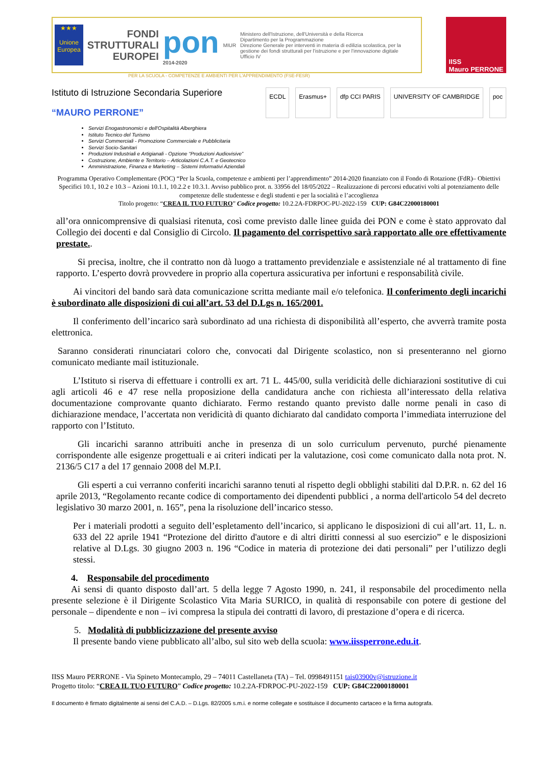★★★
Unione Europea
FONDI
STRUTTURALI
EUROPEI
pon
2014-2020
MIUR
Ministero dell'Istruzione, dell'Università e della Ricerca
Dipartimento per la Programmazione
Direzione Generale per interventi in materia di edilizia scolastica, per la gestione dei fondi strutturali per l'istruzione e per l'innovazione digitale
Ufficio IV
IISS
Mauro PERRONE
PER LA SCUOLA - COMPETENZE E AMBIENTI PER L'APPRENDIMENTO (FSE-FESR)
Istituto di Istruzione Secondaria Superiore
“MAURO PERRONE”
ECDL Erasmus+ dfp CCI PARIS UNIVERSITY OF CAMBRIDGE poc
Servizi Enogastronomici e dell'Ospitalità Alberghiera
Istituto Tecnico del Turismo
Servizi Commerciali - Promozione Commerciale e Pubblicitaria
Servizi Socio-Sanitari
Produzioni Industriali e Artigianali - Opzione “Produzioni Audiovisive”
Costruzione, Ambiente e Territorio – Articolazioni C.A.T. e Geotecnico
Amministrazione, Finanza e Marketing – Sistemi Informativi Aziendali
Programma Operativo Complementare (POC) “Per la Scuola, competenze e ambienti per l’apprendimento” 2014-2020 finanziato con il Fondo di Rotazione (FdR)– Obiettivi Specifici 10.1, 10.2 e 10.3 – Azioni 10.1.1, 10.2.2 e 10.3.1. Avviso pubblico prot. n. 33956 del 18/05/2022 – Realizzazione di percorsi educativi volti al potenziamento delle competenze delle studentesse e degli studenti e per la socialità e l’accoglienza
Titolo progetto: “CREA IL TUO FUTURO” Codice progetto: 10.2.2A-FDRPOC-PU-2022-159 CUP: G84C22000180001
all’ora onnicomprensive di qualsiasi ritenuta, così come previsto dalle linee guida dei PON e come è stato approvato dal Collegio dei docenti e dal Consiglio di Circolo. Il pagamento del corrispettivo sarà rapportato alle ore effettivamente prestate..
Si precisa, inoltre, che il contratto non dà luogo a trattamento previdenziale e assistenziale né al trattamento di fine rapporto. L’esperto dovrà provvedere in proprio alla copertura assicurativa per infortuni e responsabilità civile.
Ai vincitori del bando sarà data comunicazione scritta mediante mail e/o telefonica. Il conferimento degli incarichi è subordinato alle disposizioni di cui all’art. 53 del D.Lgs n. 165/2001.
Il conferimento dell’incarico sarà subordinato ad una richiesta di disponibilità all’esperto, che avverrà tramite posta elettronica.
Saranno considerati rinunciatari coloro che, convocati dal Dirigente scolastico, non si presenteranno nel giorno comunicato mediante mail istituzionale.
L’Istituto si riserva di effettuare i controlli ex art. 71 L. 445/00, sulla veridicità delle dichiarazioni sostitutive di cui agli articoli 46 e 47 rese nella proposizione della candidatura anche con richiesta all’interessato della relativa documentazione comprovante quanto dichiarato. Fermo restando quanto previsto dalle norme penali in caso di dichiarazione mendace, l’accertata non veridicità di quanto dichiarato dal candidato comporta l’immediata interruzione del rapporto con l’Istituto.
Gli incarichi saranno attribuiti anche in presenza di un solo curriculum pervenuto, purché pienamente corrispondente alle esigenze progettuali e ai criteri indicati per la valutazione, così come comunicato dalla nota prot. N. 2136/5 C17 a del 17 gennaio 2008 del M.P.I.
Gli esperti a cui verranno conferiti incarichi saranno tenuti al rispetto degli obblighi stabiliti dal D.P.R. n. 62 del 16 aprile 2013, “Regolamento recante codice di comportamento dei dipendenti pubblici , a norma dell'articolo 54 del decreto legislativo 30 marzo 2001, n. 165”, pena la risoluzione dell’incarico stesso.
Per i materiali prodotti a seguito dell’espletamento dell’incarico, si applicano le disposizioni di cui all’art. 11, L. n. 633 del 22 aprile 1941 “Protezione del diritto d'autore e di altri diritti connessi al suo esercizio” e le disposizioni relative al D.Lgs. 30 giugno 2003 n. 196 “Codice in materia di protezione dei dati personali” per l’utilizzo degli stessi.
4. Responsabile del procedimento
Ai sensi di quanto disposto dall’art. 5 della legge 7 Agosto 1990, n. 241, il responsabile del procedimento nella presente selezione è il Dirigente Scolastico Vita Maria SURICO, in qualità di responsabile con potere di gestione del personale – dipendente e non – ivi compresa la stipula dei contratti di lavoro, di prestazione d’opera e di ricerca.
5. Modalità di pubblicizzazione del presente avviso
Il presente bando viene pubblicato all’albo, sul sito web della scuola: www.iissperrone.edu.it.
IISS Mauro PERRONE - Via Spineto Montecamplo, 29 – 74011 Castellaneta (TA) – Tel. 0998491151 tais03900v@istruzione.it
Progetto titolo: “CREA IL TUO FUTURO” Codice progetto: 10.2.2A-FDRPOC-PU-2022-159 CUP: G84C22000180001
Il documento è firmato digitalmente ai sensi del C.A.D. – D.Lgs. 82/2005 s.m.i. e norme collegate e sostituisce il documento cartaceo e la firma autografa.